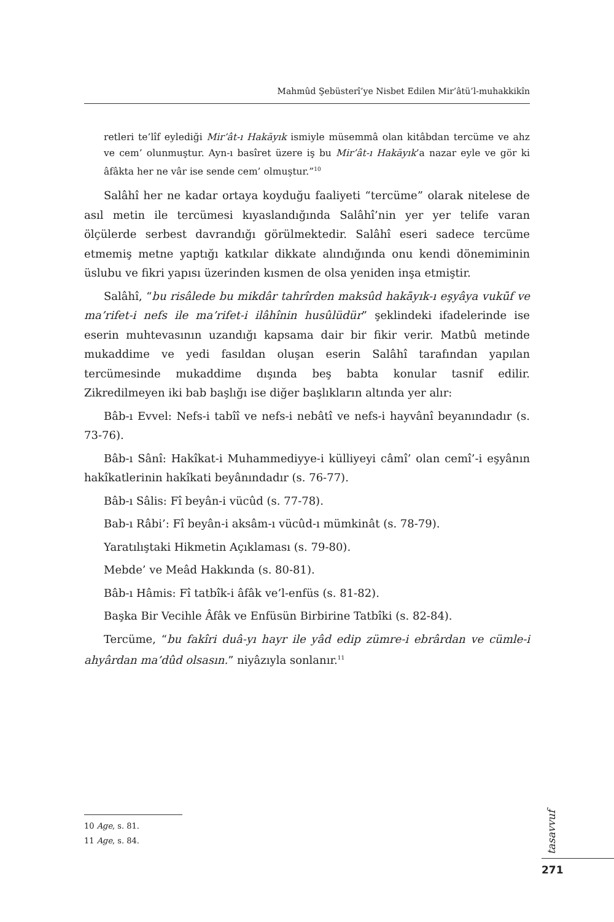Mahmûd Şebüsterî’ye Nisbet Edilen Mir’âtü’l-muhakkikîn
retleri te’lîf eylediği Mir’ât-ı Hakāyık ismiyle müsemmâ olan kitâbdan tercüme ve ahz ve cem’ olunmuştur. Ayn-ı basîret üzere iş bu Mir’ât-ı Hakāyık’a nazar eyle ve gör ki âfâkta her ne vâr ise sende cem’ olmuştur.”<sup>10</sup>
Salâhî her ne kadar ortaya koyduğu faaliyeti “tercüme” olarak nitelese de asıl metin ile tercümesi kıyaslandığında Salâhî’nin yer yer telife varan ölçülerde serbest davrandığı görülmektedir. Salâhî eseri sadece tercüme etmemiş metne yaptığı katkılar dikkate alındığında onu kendi dönemiminin üslubu ve fikri yapısı üzerinden kısmen de olsa yeniden inşa etmiştir.
Salâhî, “bu risâlede bu mikdâr tahrîrden maksûd hakāyık-ı eşyâya vukūf ve ma’rifet-i nefs ile ma’rifet-i ilâhînin husûlüdür” şeklindeki ifadelerinde ise eserin muhtevasının uzandığı kapsama dair bir fikir verir. Matbû metinde mukaddime ve yedi fasıldan oluşan eserin Salâhî tarafından yapılan tercümesinde mukaddime dışında beş babta konular tasnif edilir. Zikredilmeyen iki bab başlığı ise diğer başlıkların altında yer alır:
Bâb-ı Evvel: Nefs-i tabîî ve nefs-i nebâtî ve nefs-i hayvânî beyanındadır (s. 73-76).
Bâb-ı Sânî: Hakîkat-i Muhammediyye-i külliyeyi câmî’ olan cemî’-i eşyânın hakîkatlerinin hakîkati beyânındadır (s. 76-77).
Bâb-ı Sâlis: Fî beyân-i vücûd (s. 77-78).
Bab-ı Râbi’: Fî beyân-i aksâm-ı vücûd-ı mümkinât (s. 78-79).
Yaratılıştaki Hikmetin Açıklaması (s. 79-80).
Mebde’ ve Meâd Hakkında (s. 80-81).
Bâb-ı Hâmis: Fî tatbîk-i âfâk ve’l-enfüs (s. 81-82).
Başka Bir Vecihle Âfâk ve Enfüsün Birbirine Tatbîki (s. 82-84).
Tercüme, “bu fakîri duâ-yı hayr ile yâd edip zümre-i ebrârdan ve cümle-i ahyârdan ma’dûd olsasın.” niyâzıyla sonlanır.<sup>11</sup>
10 Age, s. 81.
11 Age, s. 84.
tasavvuf
271